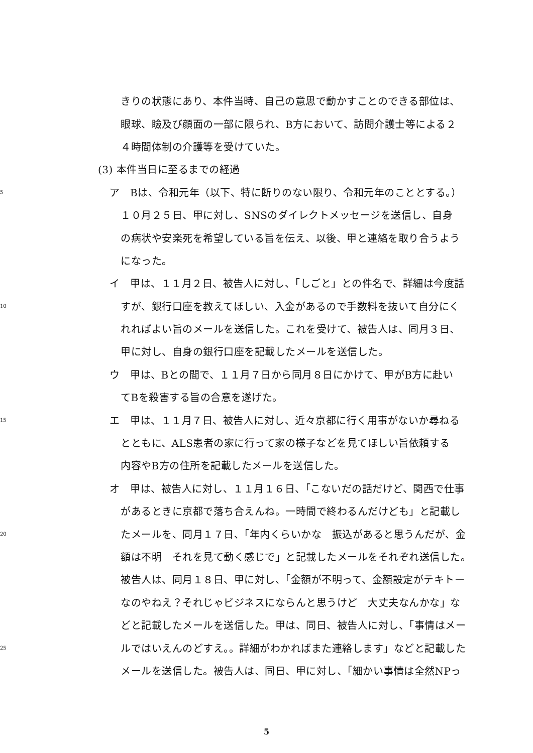きりの状態にあり、本件当時、自己の意思で動かすことのできる部位は、
眼球、瞼及び顔面の一部に限られ、B方において、訪問介護士等による２
４時間体制の介護等を受けていた。
(3) 本件当日に至るまでの経過
5
ア　Bは、令和元年（以下、特に断りのない限り、令和元年のこととする。）
１０月２５日、甲に対し、SNSのダイレクトメッセージを送信し、自身
の病状や安楽死を希望している旨を伝え、以後、甲と連絡を取り合うよう
になった。
イ　甲は、１１月２日、被告人に対し、「しごと」との件名で、詳細は今度話
10
すが、銀行口座を教えてほしい、入金があるので手数料を抜いて自分にく
れればよい旨のメールを送信した。これを受けて、被告人は、同月３日、
甲に対し、自身の銀行口座を記載したメールを送信した。
ウ　甲は、Bとの間で、１１月７日から同月８日にかけて、甲がB方に赴い
てBを殺害する旨の合意を遂げた。
15
エ　甲は、１１月７日、被告人に対し、近々京都に行く用事がないか尋ねる
とともに、ALS患者の家に行って家の様子などを見てほしい旨依頼する
内容やB方の住所を記載したメールを送信した。
オ　甲は、被告人に対し、１１月１６日、「こないだの話だけど、関西で仕事
があるときに京都で落ち合えんね。一時間で終わるんだけども」と記載し
20
たメールを、同月１７日、「年内くらいかな　振込があると思うんだが、金
額は不明　それを見て動く感じで」と記載したメールをそれぞれ送信した。
被告人は、同月１８日、甲に対し、「金額が不明って、金額設定がテキトー
なのやねえ？それじゃビジネスにならんと思うけど　大丈夫なんかな」な
どと記載したメールを送信した。甲は、同日、被告人に対し、「事情はメー
25
ルではいえんのどすえ。。詳細がわかればまた連絡します」などと記載した
メールを送信した。被告人は、同日、甲に対し、「細かい事情は全然NPっ
5